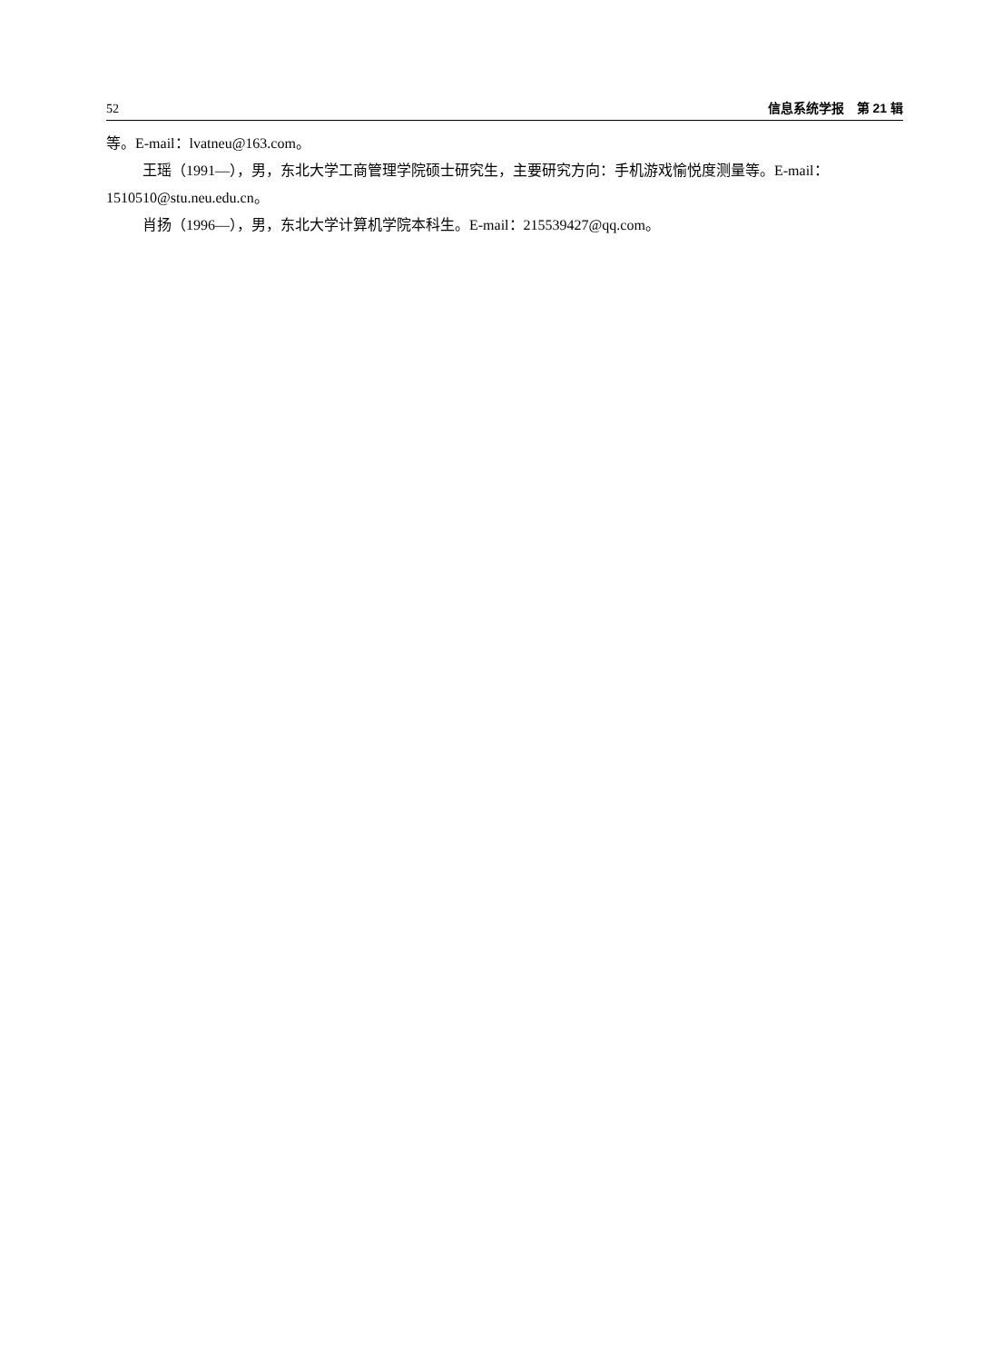52 信息系统学报　第 21 辑
等。E-mail：lvatneu@163.com。
王瑶（1991—），男，东北大学工商管理学院硕士研究生，主要研究方向：手机游戏愉悦度测量等。E-mail：1510510@stu.neu.edu.cn。
肖扬（1996—），男，东北大学计算机学院本科生。E-mail：215539427@qq.com。